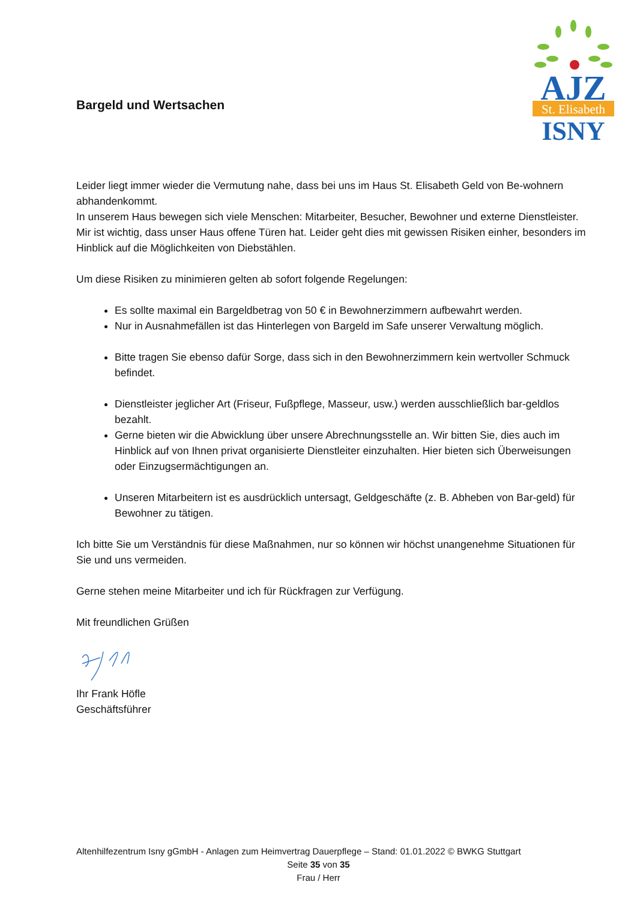AJZ
St. Elisabeth
ISNY
Bargeld und Wertsachen
Leider liegt immer wieder die Vermutung nahe, dass bei uns im Haus St. Elisabeth Geld von Be-wohnern abhandenkommt.
In unserem Haus bewegen sich viele Menschen: Mitarbeiter, Besucher, Bewohner und externe Dienstleister. Mir ist wichtig, dass unser Haus offene Türen hat. Leider geht dies mit gewissen Risiken einher, besonders im Hinblick auf die Möglichkeiten von Diebstählen.
Um diese Risiken zu minimieren gelten ab sofort folgende Regelungen:
Es sollte maximal ein Bargeldbetrag von 50 € in Bewohnerzimmern aufbewahrt werden.
Nur in Ausnahmefällen ist das Hinterlegen von Bargeld im Safe unserer Verwaltung möglich.
Bitte tragen Sie ebenso dafür Sorge, dass sich in den Bewohnerzimmern kein wertvoller Schmuck befindet.
Dienstleister jeglicher Art (Friseur, Fußpflege, Masseur, usw.) werden ausschließlich bar-geldlos bezahlt.
Gerne bieten wir die Abwicklung über unsere Abrechnungsstelle an. Wir bitten Sie, dies auch im Hinblick auf von Ihnen privat organisierte Dienstleiter einzuhalten. Hier bieten sich Überweisungen oder Einzugsermächtigungen an.
Unseren Mitarbeitern ist es ausdrücklich untersagt, Geldgeschäfte (z. B. Abheben von Bar-geld) für Bewohner zu tätigen.
Ich bitte Sie um Verständnis für diese Maßnahmen, nur so können wir höchst unangenehme Situationen für Sie und uns vermeiden.
Gerne stehen meine Mitarbeiter und ich für Rückfragen zur Verfügung.
Mit freundlichen Grüßen
Ihr Frank Höfle
Geschäftsführer
Altenhilfezentrum Isny gGmbH - Anlagen zum Heimvertrag Dauerpflege – Stand: 01.01.2022 © BWKG Stuttgart
Seite 35 von 35
Frau / Herr